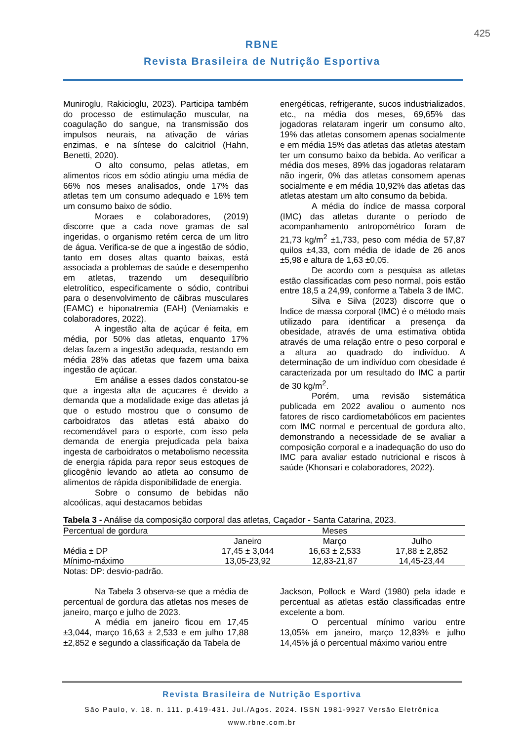425
RBNE
Revista Brasileira de Nutrição Esportiva
Muniroglu, Rakicioglu, 2023). Participa também do processo de estimulação muscular, na coagulação do sangue, na transmissão dos impulsos neurais, na ativação de várias enzimas, e na síntese do calcitriol (Hahn, Benetti, 2020).
O alto consumo, pelas atletas, em alimentos ricos em sódio atingiu uma média de 66% nos meses analisados, onde 17% das atletas tem um consumo adequado e 16% tem um consumo baixo de sódio.
Moraes e colaboradores, (2019) discorre que a cada nove gramas de sal ingeridas, o organismo retém cerca de um litro de água. Verifica-se de que a ingestão de sódio, tanto em doses altas quanto baixas, está associada a problemas de saúde e desempenho em atletas, trazendo um desequilíbrio eletrolítico, especificamente o sódio, contribui para o desenvolvimento de cãibras musculares (EAMC) e hiponatremia (EAH) (Veniamakis e colaboradores, 2022).
A ingestão alta de açúcar é feita, em média, por 50% das atletas, enquanto 17% delas fazem a ingestão adequada, restando em média 28% das atletas que fazem uma baixa ingestão de açúcar.
Em análise a esses dados constatou-se que a ingesta alta de açucares é devido a demanda que a modalidade exige das atletas já que o estudo mostrou que o consumo de carboidratos das atletas está abaixo do recomendável para o esporte, com isso pela demanda de energia prejudicada pela baixa ingesta de carboidratos o metabolismo necessita de energia rápida para repor seus estoques de glicogênio levando ao atleta ao consumo de alimentos de rápida disponibilidade de energia.
Sobre o consumo de bebidas não alcoólicas, aqui destacamos bebidas
energéticas, refrigerante, sucos industrializados, etc., na média dos meses, 69,65% das jogadoras relataram ingerir um consumo alto, 19% das atletas consomem apenas socialmente e em média 15% das atletas das atletas atestam ter um consumo baixo da bebida. Ao verificar a média dos meses, 89% das jogadoras relataram não ingerir, 0% das atletas consomem apenas socialmente e em média 10,92% das atletas das atletas atestam um alto consumo da bebida.
A média do índice de massa corporal (IMC) das atletas durante o período de acompanhamento antropométrico foram de 21,73 kg/m<sup>2</sup> ±1,733, peso com média de 57,87 quilos ±4,33, com média de idade de 26 anos ±5,98 e altura de 1,63 ±0,05.
De acordo com a pesquisa as atletas estão classificadas com peso normal, pois estão entre 18,5 a 24,99, conforme a Tabela 3 de IMC.
Silva e Silva (2023) discorre que o Índice de massa corporal (IMC) é o método mais utilizado para identificar a presença da obesidade, através de uma estimativa obtida através de uma relação entre o peso corporal e a altura ao quadrado do indivíduo. A determinação de um indivíduo com obesidade é caracterizada por um resultado do IMC a partir de 30 kg/m<sup>2</sup>.
Porém, uma revisão sistemática publicada em 2022 avaliou o aumento nos fatores de risco cardiometabólicos em pacientes com IMC normal e percentual de gordura alto, demonstrando a necessidade de se avaliar a composição corporal e a inadequação do uso do IMC para avaliar estado nutricional e riscos à saúde (Khonsari e colaboradores, 2022).
Tabela 3 - Análise da composição corporal das atletas, Caçador - Santa Catarina, 2023.
| Percentual de gordura | Meses | | |
| --- | --- | --- | --- |
| | Janeiro | Março | Julho |
| Média ± DP | 17,45 ± 3,044 | 16,63 ± 2,533 | 17,88 ± 2,852 |
| Mínimo-máximo | 13,05-23,92 | 12,83-21,87 | 14,45-23,44 |
Notas: DP: desvio-padrão.
Na Tabela 3 observa-se que a média de percentual de gordura das atletas nos meses de janeiro, março e julho de 2023.
A média em janeiro ficou em 17,45 ±3,044, março 16,63 ± 2,533 e em julho 17,88 ±2,852 e segundo a classificação da Tabela de
Jackson, Pollock e Ward (1980) pela idade e percentual as atletas estão classificadas entre excelente a bom.
O percentual mínimo variou entre 13,05% em janeiro, março 12,83% e julho 14,45% já o percentual máximo variou entre
Revista Brasileira de Nutrição Esportiva
São Paulo, v. 18. n. 111. p.419-431. Jul./Agos. 2024. ISSN 1981-9927 Versão Eletrônica
www.rbne.com.br